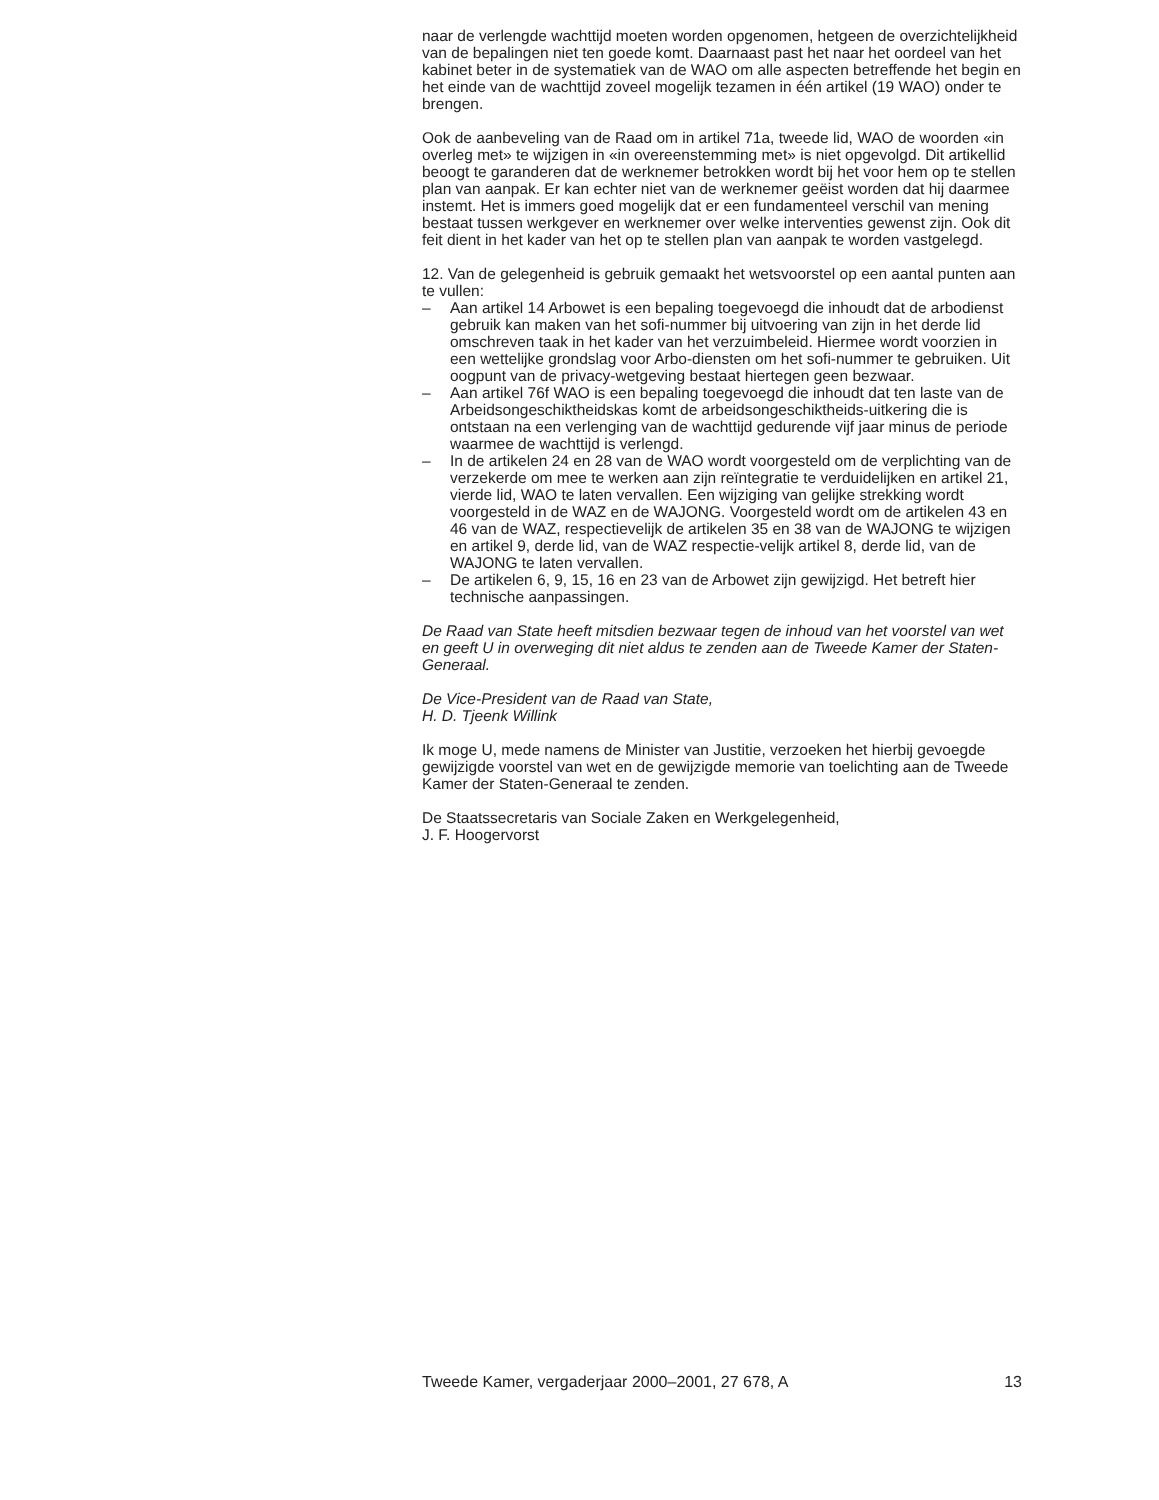naar de verlengde wachttijd moeten worden opgenomen, hetgeen de overzichtelijkheid van de bepalingen niet ten goede komt. Daarnaast past het naar het oordeel van het kabinet beter in de systematiek van de WAO om alle aspecten betreffende het begin en het einde van de wachttijd zoveel mogelijk tezamen in één artikel (19 WAO) onder te brengen.
Ook de aanbeveling van de Raad om in artikel 71a, tweede lid, WAO de woorden «in overleg met» te wijzigen in «in overeenstemming met» is niet opgevolgd. Dit artikellid beoogt te garanderen dat de werknemer betrokken wordt bij het voor hem op te stellen plan van aanpak. Er kan echter niet van de werknemer geëist worden dat hij daarmee instemt. Het is immers goed mogelijk dat er een fundamenteel verschil van mening bestaat tussen werkgever en werknemer over welke interventies gewenst zijn. Ook dit feit dient in het kader van het op te stellen plan van aanpak te worden vastgelegd.
12. Van de gelegenheid is gebruik gemaakt het wetsvoorstel op een aantal punten aan te vullen:
– Aan artikel 14 Arbowet is een bepaling toegevoegd die inhoudt dat de arbodienst gebruik kan maken van het sofi-nummer bij uitvoering van zijn in het derde lid omschreven taak in het kader van het verzuimbeleid. Hiermee wordt voorzien in een wettelijke grondslag voor Arbo-diensten om het sofi-nummer te gebruiken. Uit oogpunt van de privacy-wetgeving bestaat hiertegen geen bezwaar.
– Aan artikel 76f WAO is een bepaling toegevoegd die inhoudt dat ten laste van de Arbeidsongeschiktheidskas komt de arbeidsongeschiktheids-uitkering die is ontstaan na een verlenging van de wachttijd gedurende vijf jaar minus de periode waarmee de wachttijd is verlengd.
– In de artikelen 24 en 28 van de WAO wordt voorgesteld om de verplichting van de verzekerde om mee te werken aan zijn reïntegratie te verduidelijken en artikel 21, vierde lid, WAO te laten vervallen. Een wijziging van gelijke strekking wordt voorgesteld in de WAZ en de WAJONG. Voorgesteld wordt om de artikelen 43 en 46 van de WAZ, respectievelijk de artikelen 35 en 38 van de WAJONG te wijzigen en artikel 9, derde lid, van de WAZ respectie-velijk artikel 8, derde lid, van de WAJONG te laten vervallen.
– De artikelen 6, 9, 15, 16 en 23 van de Arbowet zijn gewijzigd. Het betreft hier technische aanpassingen.
De Raad van State heeft mitsdien bezwaar tegen de inhoud van het voorstel van wet en geeft U in overweging dit niet aldus te zenden aan de Tweede Kamer der Staten-Generaal.
De Vice-President van de Raad van State,
H. D. Tjeenk Willink
Ik moge U, mede namens de Minister van Justitie, verzoeken het hierbij gevoegde gewijzigde voorstel van wet en de gewijzigde memorie van toelichting aan de Tweede Kamer der Staten-Generaal te zenden.
De Staatssecretaris van Sociale Zaken en Werkgelegenheid,
J. F. Hoogervorst
Tweede Kamer, vergaderjaar 2000–2001, 27 678, A 13